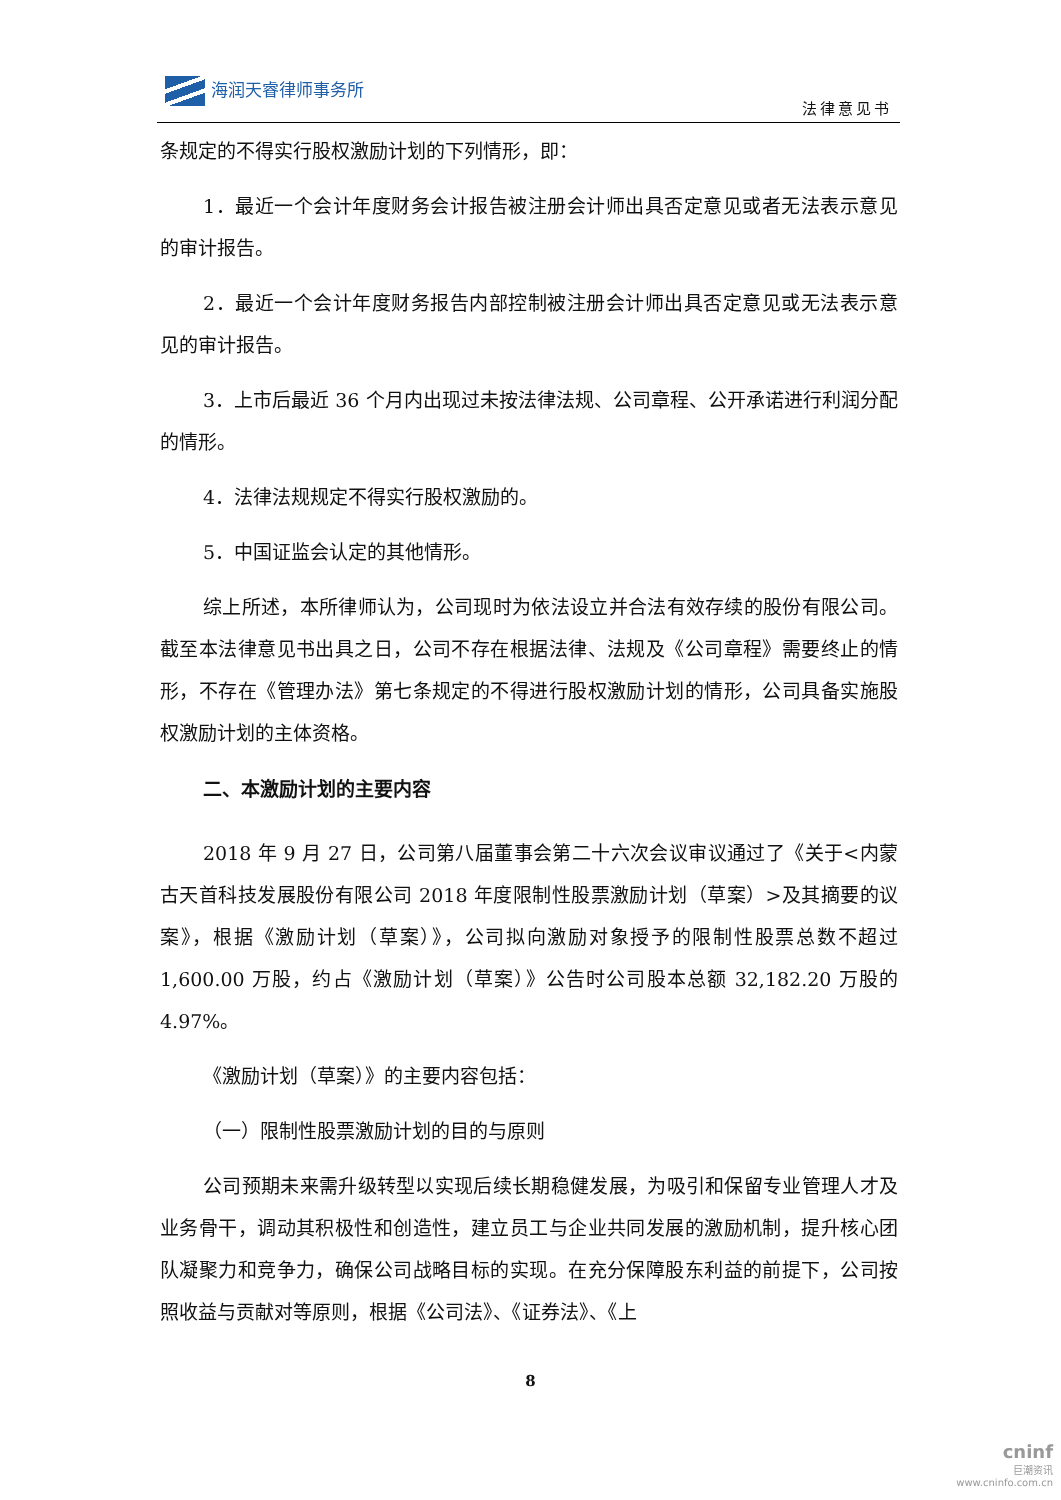海润天睿律师事务所
法律意见书
条规定的不得实行股权激励计划的下列情形，即：
1．最近一个会计年度财务会计报告被注册会计师出具否定意见或者无法表示意见的审计报告。
2．最近一个会计年度财务报告内部控制被注册会计师出具否定意见或无法表示意见的审计报告。
3．上市后最近 36 个月内出现过未按法律法规、公司章程、公开承诺进行利润分配的情形。
4．法律法规规定不得实行股权激励的。
5．中国证监会认定的其他情形。
综上所述，本所律师认为，公司现时为依法设立并合法有效存续的股份有限公司。截至本法律意见书出具之日，公司不存在根据法律、法规及《公司章程》需要终止的情形，不存在《管理办法》第七条规定的不得进行股权激励计划的情形，公司具备实施股权激励计划的主体资格。
二、本激励计划的主要内容
2018 年 9 月 27 日，公司第八届董事会第二十六次会议审议通过了《关于<内蒙古天首科技发展股份有限公司 2018 年度限制性股票激励计划（草案）>及其摘要的议案》，根据《激励计划（草案）》，公司拟向激励对象授予的限制性股票总数不超过 1,600.00 万股，约占《激励计划（草案）》公告时公司股本总额 32,182.20 万股的 4.97%。
《激励计划（草案）》的主要内容包括：
（一）限制性股票激励计划的目的与原则
公司预期未来需升级转型以实现后续长期稳健发展，为吸引和保留专业管理人才及业务骨干，调动其积极性和创造性，建立员工与企业共同发展的激励机制，提升核心团队凝聚力和竞争力，确保公司战略目标的实现。在充分保障股东利益的前提下，公司按照收益与贡献对等原则，根据《公司法》、《证券法》、《上
8
cninf
巨潮资讯
www.cninfo.com.cn